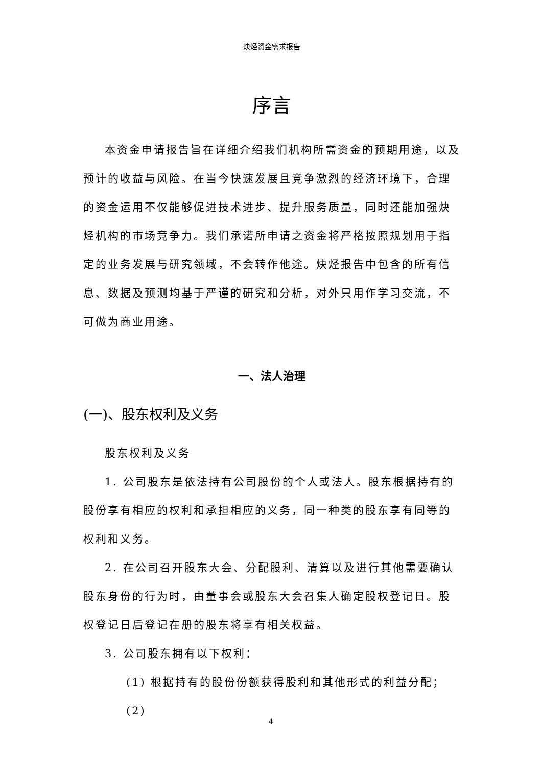炔烃资金需求报告
序言
本资金申请报告旨在详细介绍我们机构所需资金的预期用途，以及预计的收益与风险。在当今快速发展且竞争激烈的经济环境下，合理的资金运用不仅能够促进技术进步、提升服务质量，同时还能加强炔烃机构的市场竞争力。我们承诺所申请之资金将严格按照规划用于指定的业务发展与研究领域，不会转作他途。炔烃报告中包含的所有信息、数据及预测均基于严谨的研究和分析，对外只用作学习交流，不可做为商业用途。
一、法人治理
(一)、股东权利及义务
股东权利及义务
1. 公司股东是依法持有公司股份的个人或法人。股东根据持有的股份享有相应的权利和承担相应的义务，同一种类的股东享有同等的权利和义务。
2. 在公司召开股东大会、分配股利、清算以及进行其他需要确认股东身份的行为时，由董事会或股东大会召集人确定股权登记日。股权登记日后登记在册的股东将享有相关权益。
3. 公司股东拥有以下权利：
(1) 根据持有的股份份额获得股利和其他形式的利益分配；
(2)
4